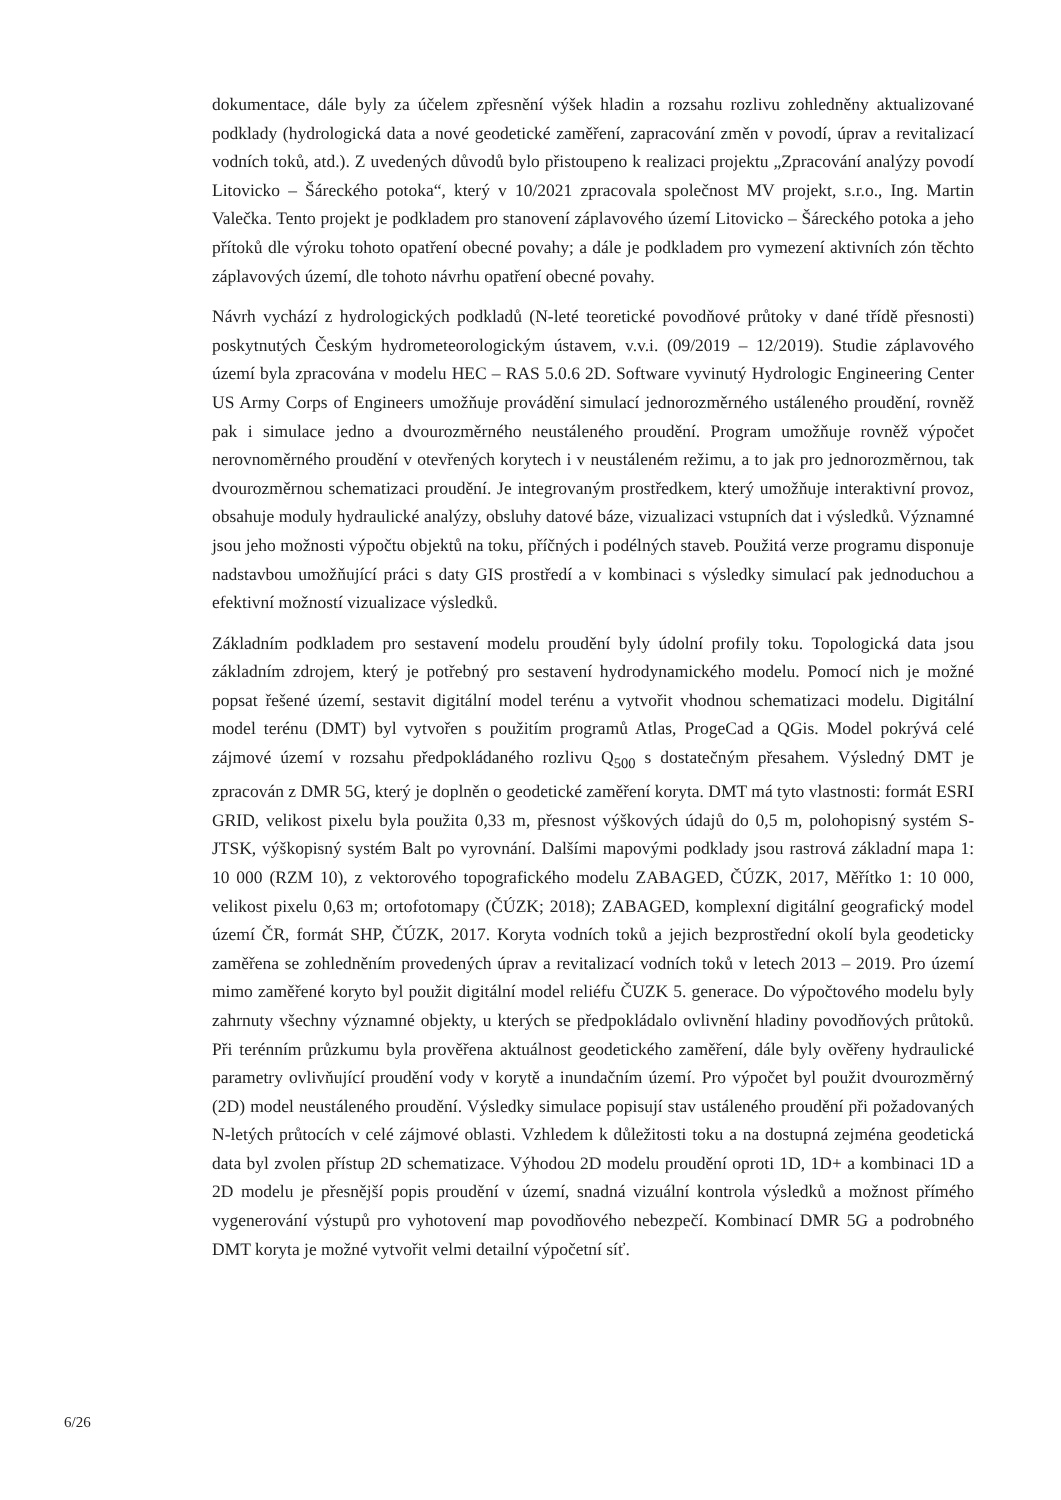dokumentace, dále byly za účelem zpřesnění výšek hladin a rozsahu rozlivu zohledněny aktualizované podklady (hydrologická data a nové geodetické zaměření, zapracování změn v povodí, úprav a revitalizací vodních toků, atd.). Z uvedených důvodů bylo přistoupeno k realizaci projektu „Zpracování analýzy povodí Litovicko – Šáreckého potoka“, který v 10/2021 zpracovala společnost MV projekt, s.r.o., Ing. Martin Valečka. Tento projekt je podkladem pro stanovení záplavového území Litovicko – Šáreckého potoka a jeho přítoků dle výroku tohoto opatření obecné povahy; a dále je podkladem pro vymezení aktivních zón těchto záplavových území, dle tohoto návrhu opatření obecné povahy.
Návrh vychází z hydrologických podkladů (N-leté teoretické povodňové průtoky v dané třídě přesnosti) poskytnutých Českým hydrometeorologickým ústavem, v.v.i. (09/2019 – 12/2019). Studie záplavového území byla zpracována v modelu HEC – RAS 5.0.6 2D. Software vyvinutý Hydrologic Engineering Center US Army Corps of Engineers umožňuje provádění simulací jednorozměrného ustáleného proudění, rovněž pak i simulace jedno a dvourozměrného neustáleného proudění. Program umožňuje rovněž výpočet nerovnoměrného proudění v otevřených korytech i v neustáleném režimu, a to jak pro jednorozměrnou, tak dvourozměrnou schematizaci proudění. Je integrovaným prostředkem, který umožňuje interaktivní provoz, obsahuje moduly hydraulické analýzy, obsluhy datové báze, vizualizaci vstupních dat i výsledků. Významné jsou jeho možnosti výpočtu objektů na toku, příčných i podélných staveb. Použitá verze programu disponuje nadstavbou umožňující práci s daty GIS prostředí a v kombinaci s výsledky simulací pak jednoduchou a efektivní možností vizualizace výsledků.
Základním podkladem pro sestavení modelu proudění byly údolní profily toku. Topologická data jsou základním zdrojem, který je potřebný pro sestavení hydrodynamického modelu. Pomocí nich je možné popsat řešené území, sestavit digitální model terénu a vytvořit vhodnou schematizaci modelu. Digitální model terénu (DMT) byl vytvořen s použitím programů Atlas, ProgeCad a QGis. Model pokrývá celé zájmové území v rozsahu předpokládaného rozlivu Q<sub>500</sub> s dostatečným přesahem. Výsledný DMT je zpracován z DMR 5G, který je doplněn o geodetické zaměření koryta. DMT má tyto vlastnosti: formát ESRI GRID, velikost pixelu byla použita 0,33 m, přesnost výškových údajů do 0,5 m, polohopisný systém S-JTSK, výškopisný systém Balt po vyrovnání. Dalšími mapovými podklady jsou rastrová základní mapa 1: 10 000 (RZM 10), z vektorového topografického modelu ZABAGED, ČÚZK, 2017, Měřítko 1: 10 000, velikost pixelu 0,63 m; ortofotomapy (ČÚZK; 2018); ZABAGED, komplexní digitální geografický model území ČR, formát SHP, ČÚZK, 2017. Koryta vodních toků a jejich bezprostřední okolí byla geodeticky zaměřena se zohledněním provedených úprav a revitalizací vodních toků v letech 2013 – 2019. Pro území mimo zaměřené koryto byl použit digitální model reliéfu ČUZK 5. generace. Do výpočtového modelu byly zahrnuty všechny významné objekty, u kterých se předpokládalo ovlivnění hladiny povodňových průtoků. Při terénním průzkumu byla prověřena aktuálnost geodetického zaměření, dále byly ověřeny hydraulické parametry ovlivňující proudění vody v korytě a inundačním území. Pro výpočet byl použit dvourozměrný (2D) model neustáleného proudění. Výsledky simulace popisují stav ustáleného proudění při požadovaných N-letých průtocích v celé zájmové oblasti. Vzhledem k důležitosti toku a na dostupná zejména geodetická data byl zvolen přístup 2D schematizace. Výhodou 2D modelu proudění oproti 1D, 1D+ a kombinaci 1D a 2D modelu je přesnější popis proudění v území, snadná vizuální kontrola výsledků a možnost přímého vygenerování výstupů pro vyhotovení map povodňového nebezpečí. Kombinací DMR 5G a podrobného DMT koryta je možné vytvořit velmi detailní výpočetní síť.
6/26